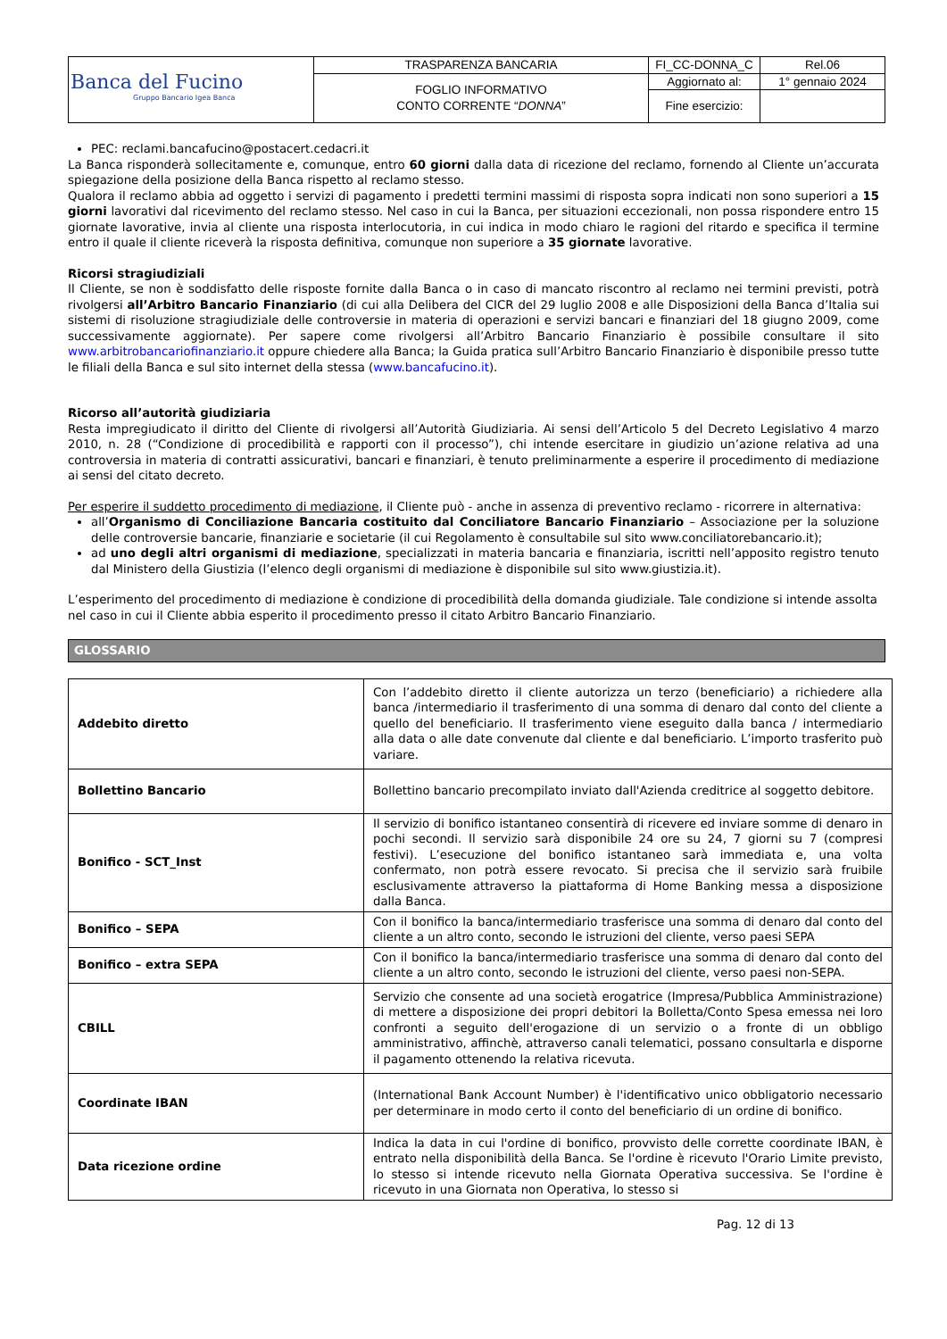| Banca del Fucino Gruppo Bancario Igea Banca | TRASPARENZA BANCARIA | FI_CC-DONNA_C | Rel.06 |
| | FOGLIO INFORMATIVO CONTO CORRENTE “ DONNA ” | Aggiornato al: | 1° gennaio 2024 |
| | | Fine esercizio: | |
PEC: reclami.bancafucino@postacert.cedacri.it
La Banca risponderà sollecitamente e, comunque, entro 60 giorni dalla data di ricezione del reclamo, fornendo al Cliente un’accurata spiegazione della posizione della Banca rispetto al reclamo stesso.
Qualora il reclamo abbia ad oggetto i servizi di pagamento i predetti termini massimi di risposta sopra indicati non sono superiori a 15 giorni lavorativi dal ricevimento del reclamo stesso. Nel caso in cui la Banca, per situazioni eccezionali, non possa rispondere entro 15 giornate lavorative, invia al cliente una risposta interlocutoria, in cui indica in modo chiaro le ragioni del ritardo e specifica il termine entro il quale il cliente riceverà la risposta definitiva, comunque non superiore a 35 giornate lavorative.
Ricorsi stragiudiziali
Il Cliente, se non è soddisfatto delle risposte fornite dalla Banca o in caso di mancato riscontro al reclamo nei termini previsti, potrà rivolgersi all’Arbitro Bancario Finanziario (di cui alla Delibera del CICR del 29 luglio 2008 e alle Disposizioni della Banca d’Italia sui sistemi di risoluzione stragiudiziale delle controversie in materia di operazioni e servizi bancari e finanziari del 18 giugno 2009, come successivamente aggiornate). Per sapere come rivolgersi all’Arbitro Bancario Finanziario è possibile consultare il sito www.arbitrobancariofinanziario.it oppure chiedere alla Banca; la Guida pratica sull’Arbitro Bancario Finanziario è disponibile presso tutte le filiali della Banca e sul sito internet della stessa (www.bancafucino.it).
Ricorso all’autorità giudiziaria
Resta impregiudicato il diritto del Cliente di rivolgersi all’Autorità Giudiziaria. Ai sensi dell’Articolo 5 del Decreto Legislativo 4 marzo 2010, n. 28 (“Condizione di procedibilità e rapporti con il processo”), chi intende esercitare in giudizio un’azione relativa ad una controversia in materia di contratti assicurativi, bancari e finanziari, è tenuto preliminarmente a esperire il procedimento di mediazione ai sensi del citato decreto.
Per esperire il suddetto procedimento di mediazione, il Cliente può - anche in assenza di preventivo reclamo - ricorrere in alternativa:
all’Organismo di Conciliazione Bancaria costituito dal Conciliatore Bancario Finanziario – Associazione per la soluzione delle controversie bancarie, finanziarie e societarie (il cui Regolamento è consultabile sul sito www.conciliatorebancario.it);
ad uno degli altri organismi di mediazione, specializzati in materia bancaria e finanziaria, iscritti nell’apposito registro tenuto dal Ministero della Giustizia (l’elenco degli organismi di mediazione è disponibile sul sito www.giustizia.it).
L’esperimento del procedimento di mediazione è condizione di procedibilità della domanda giudiziale. Tale condizione si intende assolta nel caso in cui il Cliente abbia esperito il procedimento presso il citato Arbitro Bancario Finanziario.
GLOSSARIO
| Addebito diretto | Con l’addebito diretto il cliente autorizza un terzo (beneficiario) a richiedere alla banca /intermediario il trasferimento di una somma di denaro dal conto del cliente a quello del beneficiario. Il trasferimento viene eseguito dalla banca / intermediario alla data o alle date convenute dal cliente e dal beneficiario. L’importo trasferito può variare. |
| Bollettino Bancario | Bollettino bancario precompilato inviato dall'Azienda creditrice al soggetto debitore. |
| Bonifico - SCT_Inst | Il servizio di bonifico istantaneo consentirà di ricevere ed inviare somme di denaro in pochi secondi. Il servizio sarà disponibile 24 ore su 24, 7 giorni su 7 (compresi festivi). L’esecuzione del bonifico istantaneo sarà immediata e, una volta confermato, non potrà essere revocato. Si precisa che il servizio sarà fruibile esclusivamente attraverso la piattaforma di Home Banking messa a disposizione dalla Banca. |
| Bonifico – SEPA | Con il bonifico la banca/intermediario trasferisce una somma di denaro dal conto del cliente a un altro conto, secondo le istruzioni del cliente, verso paesi SEPA |
| Bonifico – extra SEPA | Con il bonifico la banca/intermediario trasferisce una somma di denaro dal conto del cliente a un altro conto, secondo le istruzioni del cliente, verso paesi non-SEPA. |
| CBILL | Servizio che consente ad una società erogatrice (Impresa/Pubblica Amministrazione) di mettere a disposizione dei propri debitori la Bolletta/Conto Spesa emessa nei loro confronti a seguito dell'erogazione di un servizio o a fronte di un obbligo amministrativo, affinchè, attraverso canali telematici, possano consultarla e disporne il pagamento ottenendo la relativa ricevuta. |
| Coordinate IBAN | (International Bank Account Number) è l'identificativo unico obbligatorio necessario per determinare in modo certo il conto del beneficiario di un ordine di bonifico. |
| Data ricezione ordine | Indica la data in cui l'ordine di bonifico, provvisto delle corrette coordinate IBAN, è entrato nella disponibilità della Banca. Se l'ordine è ricevuto l'Orario Limite previsto, lo stesso si intende ricevuto nella Giornata Operativa successiva. Se l'ordine è ricevuto in una Giornata non Operativa, lo stesso si |
Pag. 12 di 13